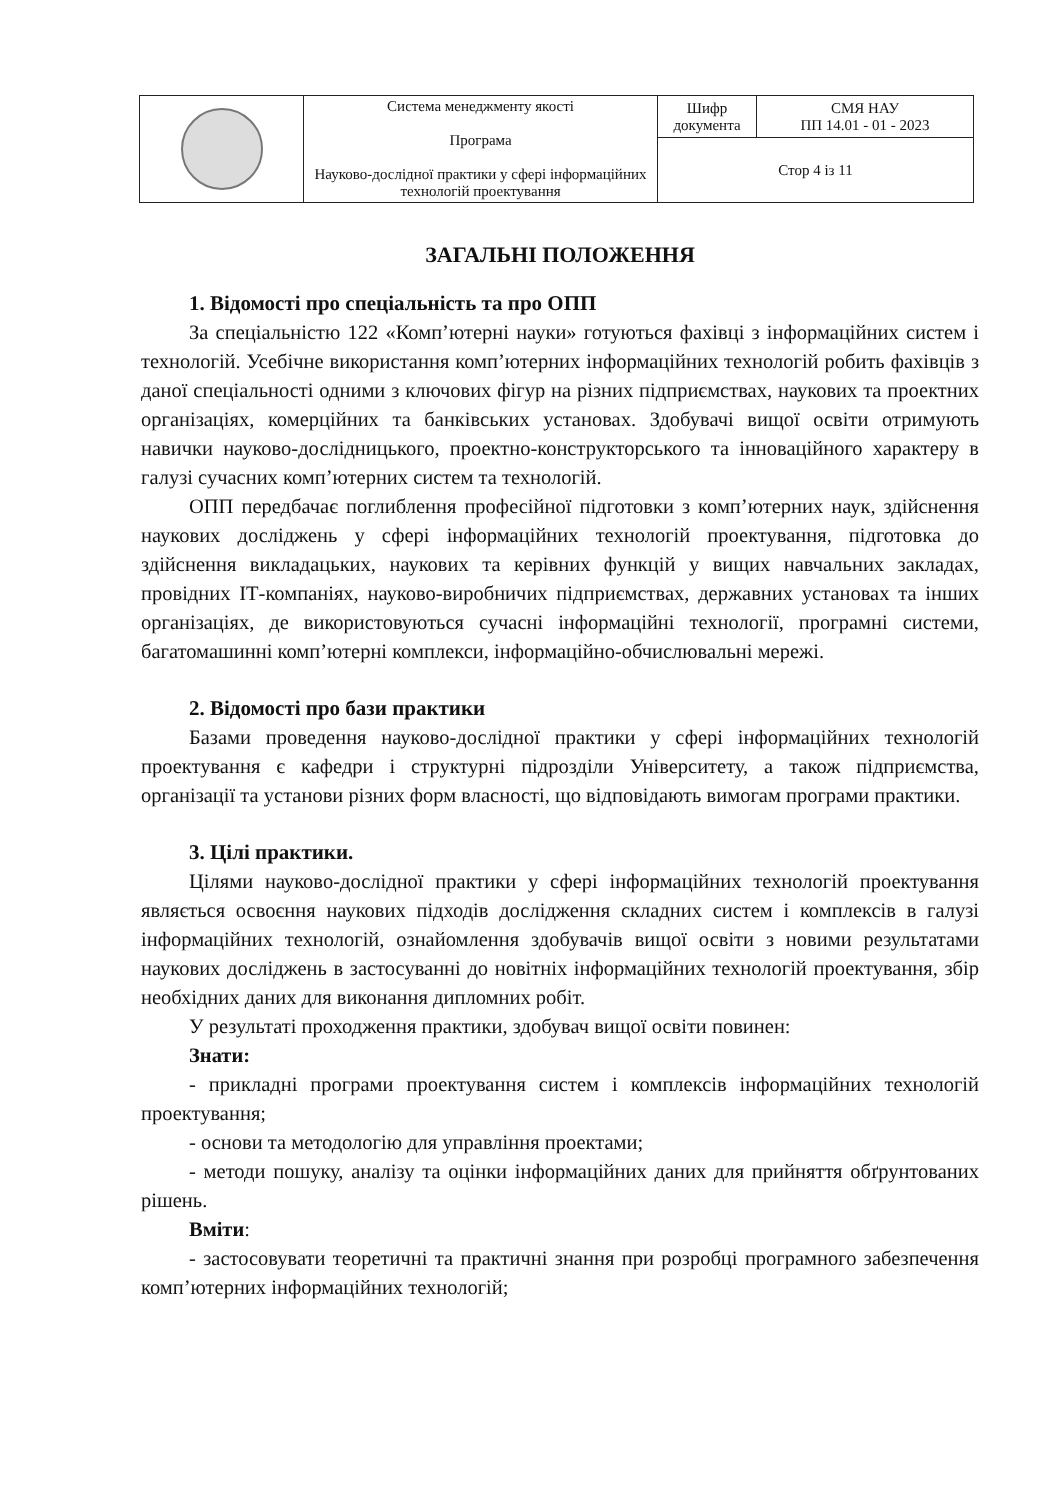| | Система менеджменту якості Програма Науково-дослідної практики у сфері інформаційних технологій проектування | Шифр документа | СМЯ НАУ ПП 14.01 - 01 - 2023 |
| | | Стор 4 із 11 | |
ЗАГАЛЬНІ ПОЛОЖЕННЯ
1. Відомості про спеціальність та про ОПП
За спеціальністю 122 «Комп’ютерні науки» готуються фахівці з інформаційних систем і технологій. Усебічне використання комп’ютерних інформаційних технологій робить фахівців з даної спеціальності одними з ключових фігур на різних підприємствах, наукових та проектних організаціях, комерційних та банківських установах. Здобувачі вищої освіти отримують навички науково-дослідницького, проектно-конструкторського та інноваційного характеру в галузі сучасних комп’ютерних систем та технологій.
ОПП передбачає поглиблення професійної підготовки з комп’ютерних наук, здійснення наукових досліджень у сфері інформаційних технологій проектування, підготовка до здійснення викладацьких, наукових та керівних функцій у вищих навчальних закладах, провідних ІТ-компаніях, науково-виробничих підприємствах, державних установах та інших організаціях, де використовуються сучасні інформаційні технології, програмні системи, багатомашинні комп’ютерні комплекси, інформаційно-обчислювальні мережі.
2. Відомості про бази практики
Базами проведення науково-дослідної практики у сфері інформаційних технологій проектування є кафедри і структурні підрозділи Університету, а також підприємства, організації та установи різних форм власності, що відповідають вимогам програми практики.
3. Цілі практики.
Цілями науково-дослідної практики у сфері інформаційних технологій проектування являється освоєння наукових підходів дослідження складних систем і комплексів в галузі інформаційних технологій, ознайомлення здобувачів вищої освіти з новими результатами наукових досліджень в застосуванні до новітніх інформаційних технологій проектування, збір необхідних даних для виконання дипломних робіт.
У результаті проходження практики, здобувач вищої освіти повинен:
Знати:
- прикладні програми проектування систем і комплексів інформаційних технологій проектування;
- основи та методологію для управління проектами;
- методи пошуку, аналізу та оцінки інформаційних даних для прийняття обґрунтованих рішень.
Вміти:
- застосовувати теоретичні та практичні знання при розробці програмного забезпечення комп’ютерних інформаційних технологій;